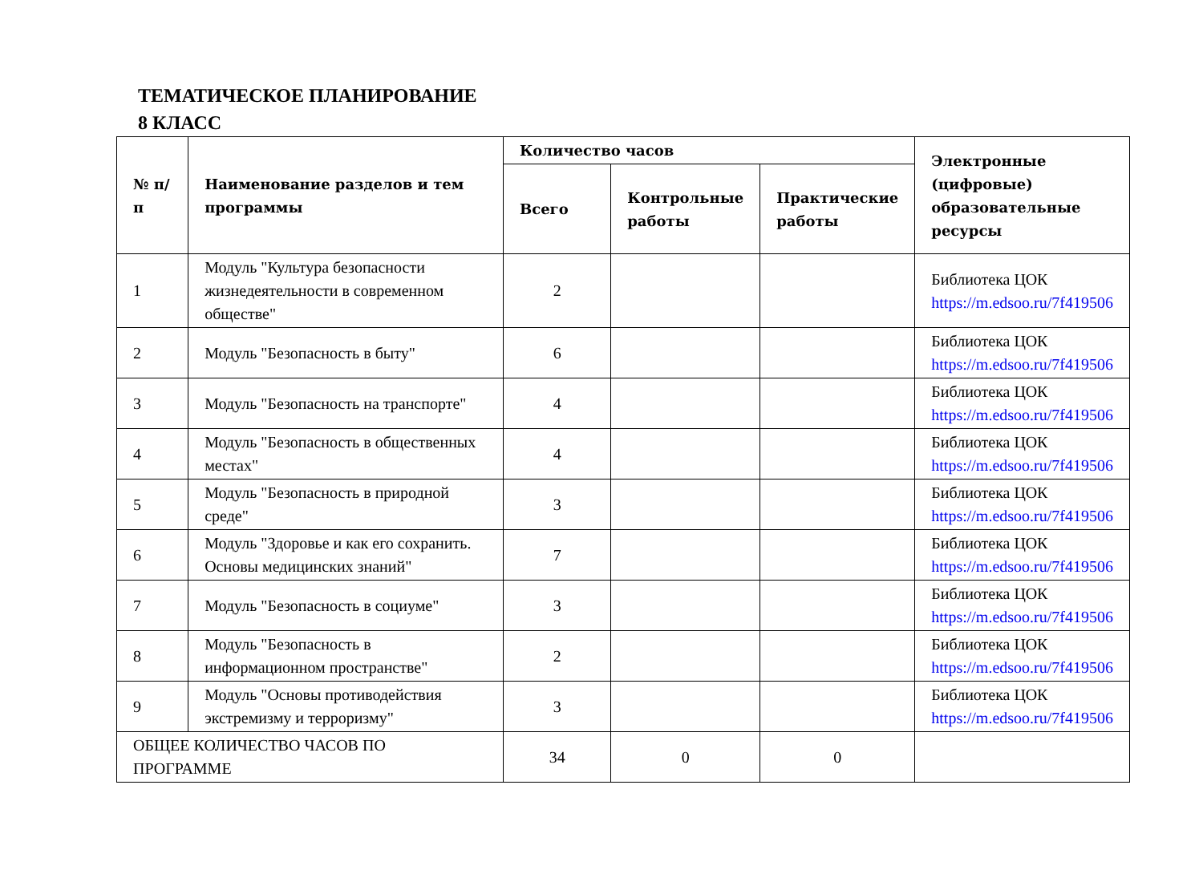ТЕМАТИЧЕСКОЕ ПЛАНИРОВАНИЕ
8 КЛАСС
| № п/п | Наименование разделов и тем программы | Количество часов | | | Электронные (цифровые) образовательные ресурсы |
| --- | --- | --- | --- | --- | --- |
| | | Всего | Контрольные работы | Практические работы | |
| 1 | Модуль "Культура безопасности жизнедеятельности в современном обществе" | 2 | | | Библиотека ЦОК https://m.edsoo.ru/7f419506 |
| 2 | Модуль "Безопасность в быту" | 6 | | | Библиотека ЦОК https://m.edsoo.ru/7f419506 |
| 3 | Модуль "Безопасность на транспорте" | 4 | | | Библиотека ЦОК https://m.edsoo.ru/7f419506 |
| 4 | Модуль "Безопасность в общественных местах" | 4 | | | Библиотека ЦОК https://m.edsoo.ru/7f419506 |
| 5 | Модуль "Безопасность в природной среде" | 3 | | | Библиотека ЦОК https://m.edsoo.ru/7f419506 |
| 6 | Модуль "Здоровье и как его сохранить. Основы медицинских знаний" | 7 | | | Библиотека ЦОК https://m.edsoo.ru/7f419506 |
| 7 | Модуль "Безопасность в социуме" | 3 | | | Библиотека ЦОК https://m.edsoo.ru/7f419506 |
| 8 | Модуль "Безопасность в информационном пространстве" | 2 | | | Библиотека ЦОК https://m.edsoo.ru/7f419506 |
| 9 | Модуль "Основы противодействия экстремизму и терроризму" | 3 | | | Библиотека ЦОК https://m.edsoo.ru/7f419506 |
| ОБЩЕЕ КОЛИЧЕСТВО ЧАСОВ ПО ПРОГРАММЕ | | 34 | 0 | 0 | |